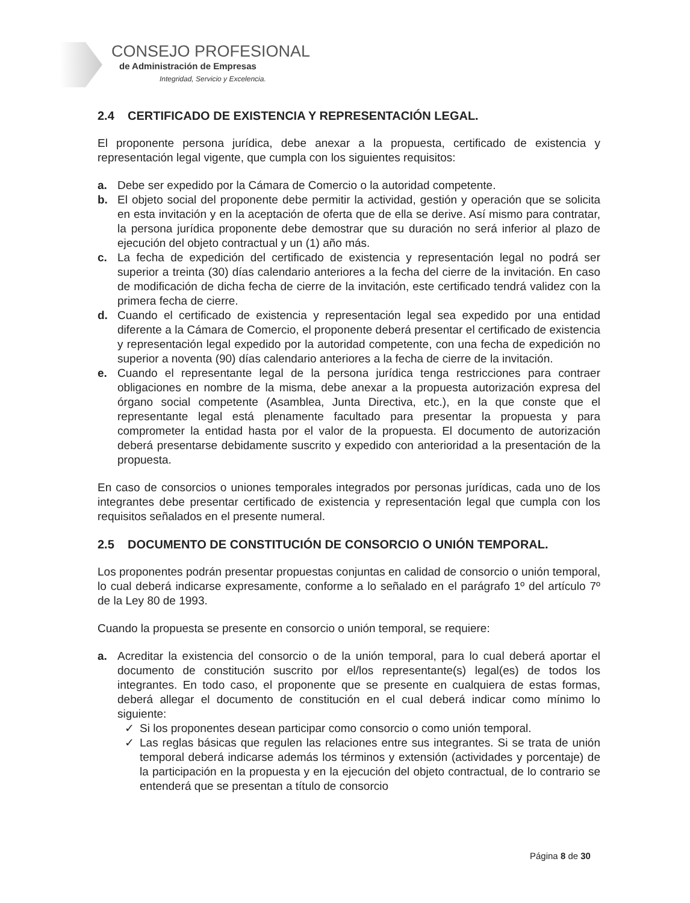CONSEJO PROFESIONAL
de Administración de Empresas
Integridad, Servicio y Excelencia.
2.4 CERTIFICADO DE EXISTENCIA Y REPRESENTACIÓN LEGAL.
El proponente persona jurídica, debe anexar a la propuesta, certificado de existencia y representación legal vigente, que cumpla con los siguientes requisitos:
a. Debe ser expedido por la Cámara de Comercio o la autoridad competente.
b. El objeto social del proponente debe permitir la actividad, gestión y operación que se solicita en esta invitación y en la aceptación de oferta que de ella se derive. Así mismo para contratar, la persona jurídica proponente debe demostrar que su duración no será inferior al plazo de ejecución del objeto contractual y un (1) año más.
c. La fecha de expedición del certificado de existencia y representación legal no podrá ser superior a treinta (30) días calendario anteriores a la fecha del cierre de la invitación. En caso de modificación de dicha fecha de cierre de la invitación, este certificado tendrá validez con la primera fecha de cierre.
d. Cuando el certificado de existencia y representación legal sea expedido por una entidad diferente a la Cámara de Comercio, el proponente deberá presentar el certificado de existencia y representación legal expedido por la autoridad competente, con una fecha de expedición no superior a noventa (90) días calendario anteriores a la fecha de cierre de la invitación.
e. Cuando el representante legal de la persona jurídica tenga restricciones para contraer obligaciones en nombre de la misma, debe anexar a la propuesta autorización expresa del órgano social competente (Asamblea, Junta Directiva, etc.), en la que conste que el representante legal está plenamente facultado para presentar la propuesta y para comprometer la entidad hasta por el valor de la propuesta. El documento de autorización deberá presentarse debidamente suscrito y expedido con anterioridad a la presentación de la propuesta.
En caso de consorcios o uniones temporales integrados por personas jurídicas, cada uno de los integrantes debe presentar certificado de existencia y representación legal que cumpla con los requisitos señalados en el presente numeral.
2.5 DOCUMENTO DE CONSTITUCIÓN DE CONSORCIO O UNIÓN TEMPORAL.
Los proponentes podrán presentar propuestas conjuntas en calidad de consorcio o unión temporal, lo cual deberá indicarse expresamente, conforme a lo señalado en el parágrafo 1º del artículo 7º de la Ley 80 de 1993.
Cuando la propuesta se presente en consorcio o unión temporal, se requiere:
a. Acreditar la existencia del consorcio o de la unión temporal, para lo cual deberá aportar el documento de constitución suscrito por el/los representante(s) legal(es) de todos los integrantes. En todo caso, el proponente que se presente en cualquiera de estas formas, deberá allegar el documento de constitución en el cual deberá indicar como mínimo lo siguiente:
✓ Si los proponentes desean participar como consorcio o como unión temporal.
✓ Las reglas básicas que regulen las relaciones entre sus integrantes. Si se trata de unión temporal deberá indicarse además los términos y extensión (actividades y porcentaje) de la participación en la propuesta y en la ejecución del objeto contractual, de lo contrario se entenderá que se presentan a título de consorcio
Página 8 de 30